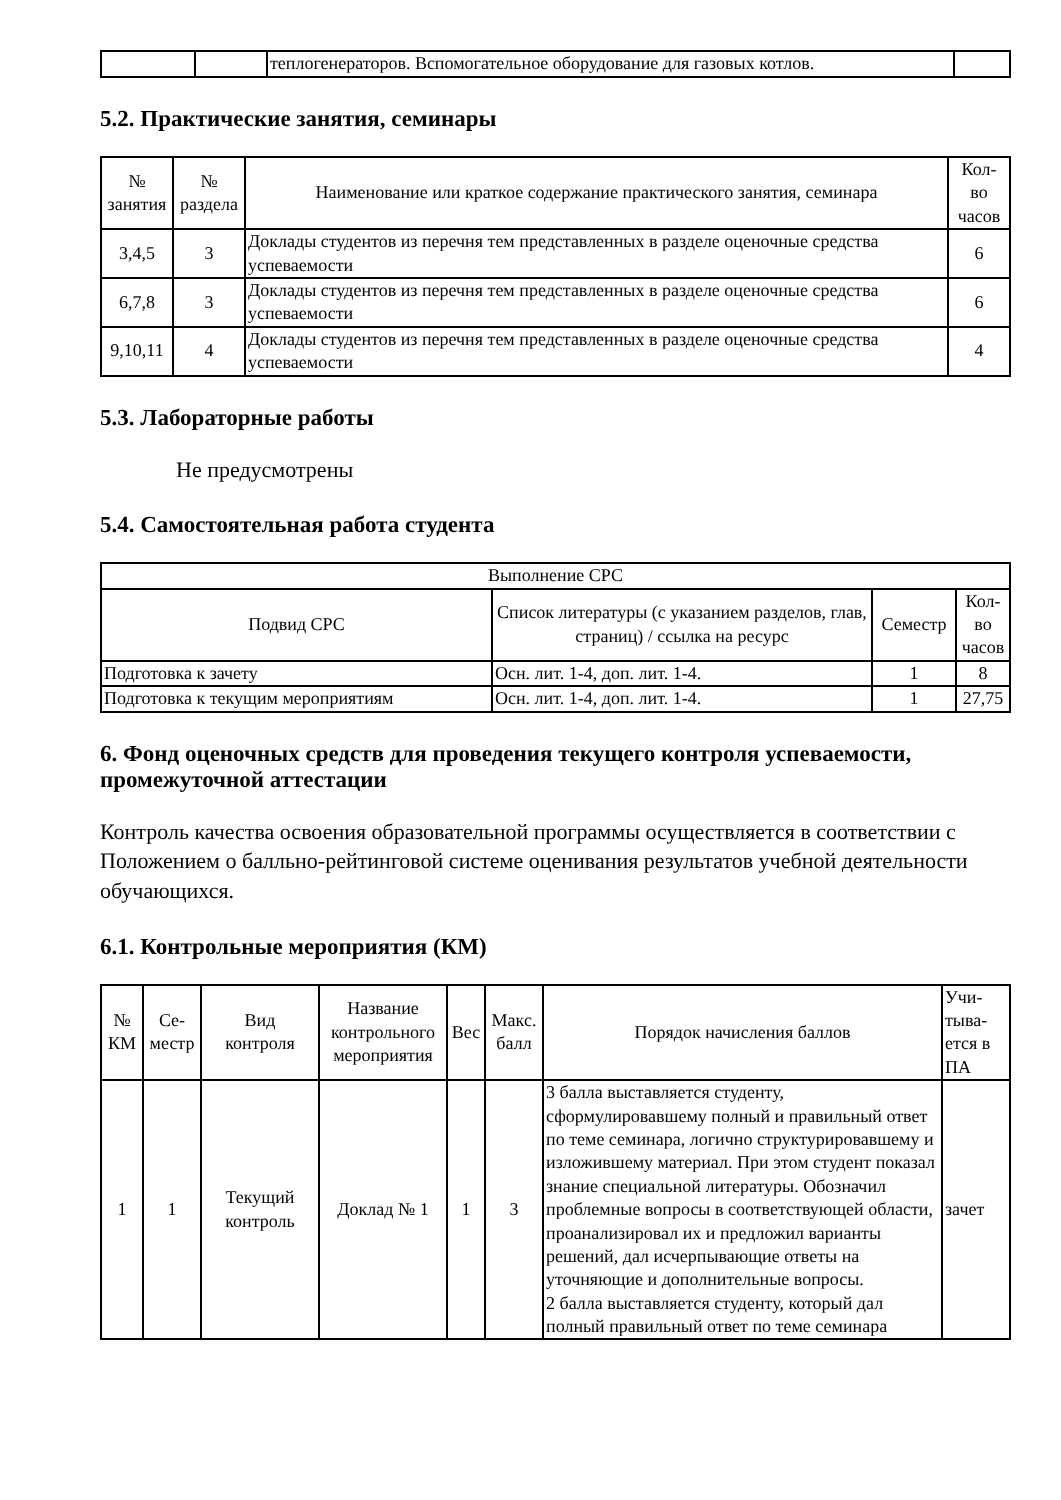| | | теплогенераторов. Вспомогательное оборудование для газовых котлов. | |
5.2. Практические занятия, семинары
| № занятия | № раздела | Наименование или краткое содержание практического занятия, семинара | Кол- во часов |
| --- | --- | --- | --- |
| 3,4,5 | 3 | Доклады студентов из перечня тем представленных в разделе оценочные средства успеваемости | 6 |
| 6,7,8 | 3 | Доклады студентов из перечня тем представленных в разделе оценочные средства успеваемости | 6 |
| 9,10,11 | 4 | Доклады студентов из перечня тем представленных в разделе оценочные средства успеваемости | 4 |
5.3. Лабораторные работы
Не предусмотрены
5.4. Самостоятельная работа студента
| Выполнение СРС | | | |
| --- | --- | --- | --- |
| Подвид СРС | Список литературы (с указанием разделов, глав, страниц) / ссылка на ресурс | Семестр | Кол- во часов |
| Подготовка к зачету | Осн. лит. 1-4, доп. лит. 1-4. | 1 | 8 |
| Подготовка к текущим мероприятиям | Осн. лит. 1-4, доп. лит. 1-4. | 1 | 27,75 |
6. Фонд оценочных средств для проведения текущего контроля успеваемости, промежуточной аттестации
Контроль качества освоения образовательной программы осуществляется в соответствии с Положением о балльно-рейтинговой системе оценивания результатов учебной деятельности обучающихся.
6.1. Контрольные мероприятия (КМ)
| № КМ | Се- местр | Вид контроля | Название контрольного мероприятия | Вес | Макс. балл | Порядок начисления баллов | Учи- тыва- ется в ПА |
| --- | --- | --- | --- | --- | --- | --- | --- |
| 1 | 1 | Текущий контроль | Доклад № 1 | 1 | 3 | 3 балла выставляется студенту, сформулировавшему полный и правильный ответ по теме семинара, логично структурировавшему и изложившему материал. При этом студент показал знание специальной литературы. Обозначил проблемные вопросы в соответствующей области, проанализировал их и предложил варианты решений, дал исчерпывающие ответы на уточняющие и дополнительные вопросы. 2 балла выставляется студенту, который дал полный правильный ответ по теме семинара | зачет |